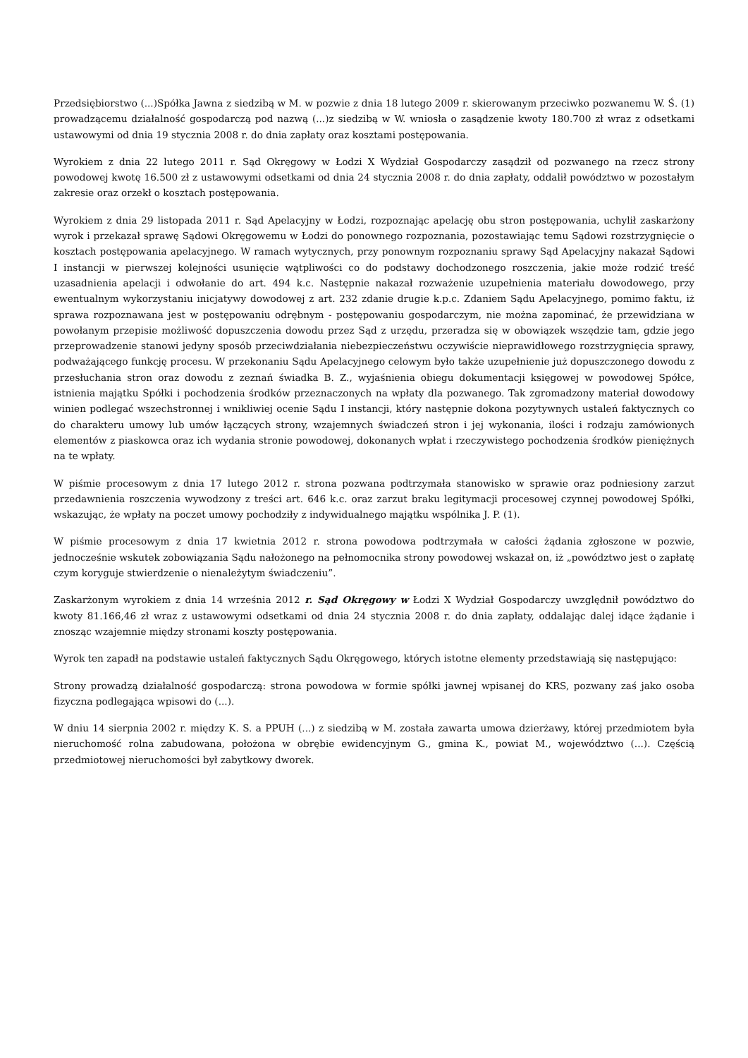Przedsiębiorstwo (...)Spółka Jawna z siedzibą w M. w pozwie z dnia 18 lutego 2009 r. skierowanym przeciwko pozwanemu W. Ś. (1) prowadzącemu działalność gospodarczą pod nazwą (...)z siedzibą w W. wniosła o zasądzenie kwoty 180.700 zł wraz z odsetkami ustawowymi od dnia 19 stycznia 2008 r. do dnia zapłaty oraz kosztami postępowania.
Wyrokiem z dnia 22 lutego 2011 r. Sąd Okręgowy w Łodzi X Wydział Gospodarczy zasądził od pozwanego na rzecz strony powodowej kwotę 16.500 zł z ustawowymi odsetkami od dnia 24 stycznia 2008 r. do dnia zapłaty, oddalił powództwo w pozostałym zakresie oraz orzekł o kosztach postępowania.
Wyrokiem z dnia 29 listopada 2011 r. Sąd Apelacyjny w Łodzi, rozpoznając apelację obu stron postępowania, uchylił zaskarżony wyrok i przekazał sprawę Sądowi Okręgowemu w Łodzi do ponownego rozpoznania, pozostawiając temu Sądowi rozstrzygnięcie o kosztach postępowania apelacyjnego. W ramach wytycznych, przy ponownym rozpoznaniu sprawy Sąd Apelacyjny nakazał Sądowi I instancji w pierwszej kolejności usunięcie wątpliwości co do podstawy dochodzonego roszczenia, jakie może rodzić treść uzasadnienia apelacji i odwołanie do art. 494 k.c. Następnie nakazał rozważenie uzupełnienia materiału dowodowego, przy ewentualnym wykorzystaniu inicjatywy dowodowej z art. 232 zdanie drugie k.p.c. Zdaniem Sądu Apelacyjnego, pomimo faktu, iż sprawa rozpoznawana jest w postępowaniu odrębnym - postępowaniu gospodarczym, nie można zapominać, że przewidziana w powołanym przepisie możliwość dopuszczenia dowodu przez Sąd z urzędu, przeradza się w obowiązek wszędzie tam, gdzie jego przeprowadzenie stanowi jedyny sposób przeciwdziałania niebezpieczeństwu oczywiście nieprawidłowego rozstrzygnięcia sprawy, podważającego funkcję procesu. W przekonaniu Sądu Apelacyjnego celowym było także uzupełnienie już dopuszczonego dowodu z przesłuchania stron oraz dowodu z zeznań świadka B. Z., wyjaśnienia obiegu dokumentacji księgowej w powodowej Spółce, istnienia majątku Spółki i pochodzenia środków przeznaczonych na wpłaty dla pozwanego. Tak zgromadzony materiał dowodowy winien podlegać wszechstronnej i wnikliwiej ocenie Sądu I instancji, który następnie dokona pozytywnych ustaleń faktycznych co do charakteru umowy lub umów łączących strony, wzajemnych świadczeń stron i jej wykonania, ilości i rodzaju zamówionych elementów z piaskowca oraz ich wydania stronie powodowej, dokonanych wpłat i rzeczywistego pochodzenia środków pieniężnych na te wpłaty.
W piśmie procesowym z dnia 17 lutego 2012 r. strona pozwana podtrzymała stanowisko w sprawie oraz podniesiony zarzut przedawnienia roszczenia wywodzony z treści art. 646 k.c. oraz zarzut braku legitymacji procesowej czynnej powodowej Spółki, wskazując, że wpłaty na poczet umowy pochodziły z indywidualnego majątku wspólnika J. P. (1).
W piśmie procesowym z dnia 17 kwietnia 2012 r. strona powodowa podtrzymała w całości żądania zgłoszone w pozwie, jednocześnie wskutek zobowiązania Sądu nałożonego na pełnomocnika strony powodowej wskazał on, iż „powództwo jest o zapłatę czym koryguje stwierdzenie o nienależytym świadczeniu”.
Zaskarżonym wyrokiem z dnia 14 września 2012 r. Sąd Okręgowy w Łodzi X Wydział Gospodarczy uwzględnił powództwo do kwoty 81.166,46 zł wraz z ustawowymi odsetkami od dnia 24 stycznia 2008 r. do dnia zapłaty, oddalając dalej idące żądanie i znosząc wzajemnie między stronami koszty postępowania.
Wyrok ten zapadł na podstawie ustaleń faktycznych Sądu Okręgowego, których istotne elementy przedstawiają się następująco:
Strony prowadzą działalność gospodarczą: strona powodowa w formie spółki jawnej wpisanej do KRS, pozwany zaś jako osoba fizyczna podlegająca wpisowi do (...).
W dniu 14 sierpnia 2002 r. między K. S. a PPUH (...) z siedzibą w M. została zawarta umowa dzierżawy, której przedmiotem była nieruchomość rolna zabudowana, położona w obrębie ewidencyjnym G., gmina K., powiat M., województwo (...). Częścią przedmiotowej nieruchomości był zabytkowy dworek.